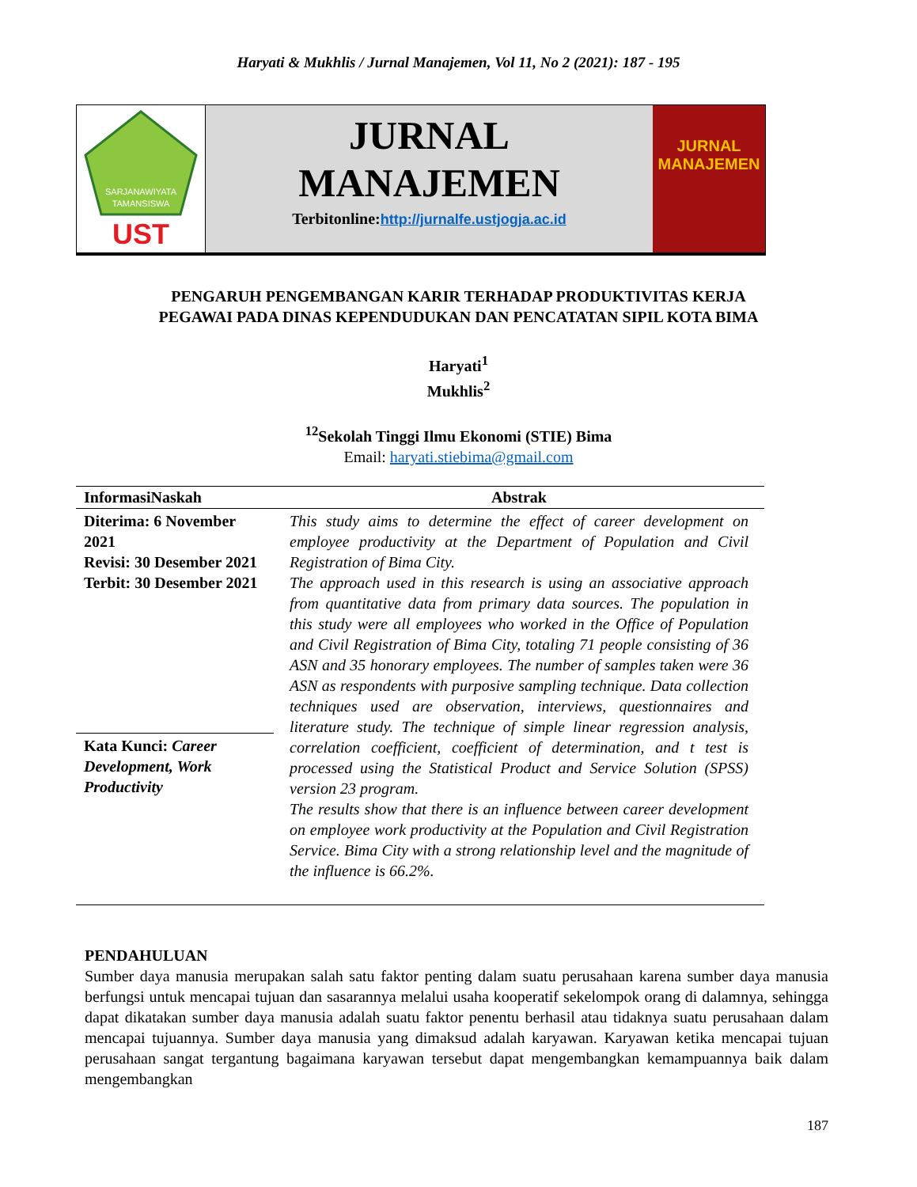Haryati & Mukhlis / Jurnal Manajemen, Vol 11, No 2 (2021): 187 - 195
SARJANAWIYATA
TAMANSISWA
UST
JURNAL
MANAJEMEN
Terbitonline:http://jurnalfe.ustjogja.ac.id
JURNAL
MANAJEMEN
PENGARUH PENGEMBANGAN KARIR TERHADAP PRODUKTIVITAS KERJA
PEGAWAI PADA DINAS KEPENDUDUKAN DAN PENCATATAN SIPIL KOTA BIMA
Haryati<sup>1</sup>
Mukhlis<sup>2</sup>
<sup>12</sup> Sekolah Tinggi Ilmu Ekonomi (STIE) Bima
Email: haryati.stiebima@gmail.com
| InformasiNaskah | Abstrak |
| --- | --- |
| Diterima: 6 November 2021 Revisi: 30 Desember 2021 Terbit: 30 Desember 2021 | This study aims to determine the effect of career development on employee productivity at the Department of Population and Civil Registration of Bima City. The approach used in this research is using an associative approach from quantitative data from primary data sources. The population in this study were all employees who worked in the Office of Population and Civil Registration of Bima City, totaling 71 people consisting of 36 ASN and 35 honorary employees. The number of samples taken were 36 ASN as respondents with purposive sampling technique. Data collection techniques used are observation, interviews, questionnaires and literature study. The technique of simple linear regression analysis, correlation coefficient, coefficient of determination, and t test is processed using the Statistical Product and Service Solution (SPSS) version 23 program. The results show that there is an influence between career development on employee work productivity at the Population and Civil Registration Service. Bima City with a strong relationship level and the magnitude of the influence is 66.2%. |
| Kata Kunci: Career Development, Work Productivity | |
PENDAHULUAN
Sumber daya manusia merupakan salah satu faktor penting dalam suatu perusahaan karena sumber daya manusia berfungsi untuk mencapai tujuan dan sasarannya melalui usaha kooperatif sekelompok orang di dalamnya, sehingga dapat dikatakan sumber daya manusia adalah suatu faktor penentu berhasil atau tidaknya suatu perusahaan dalam mencapai tujuannya. Sumber daya manusia yang dimaksud adalah karyawan. Karyawan ketika mencapai tujuan perusahaan sangat tergantung bagaimana karyawan tersebut dapat mengembangkan kemampuannya baik dalam mengembangkan
187